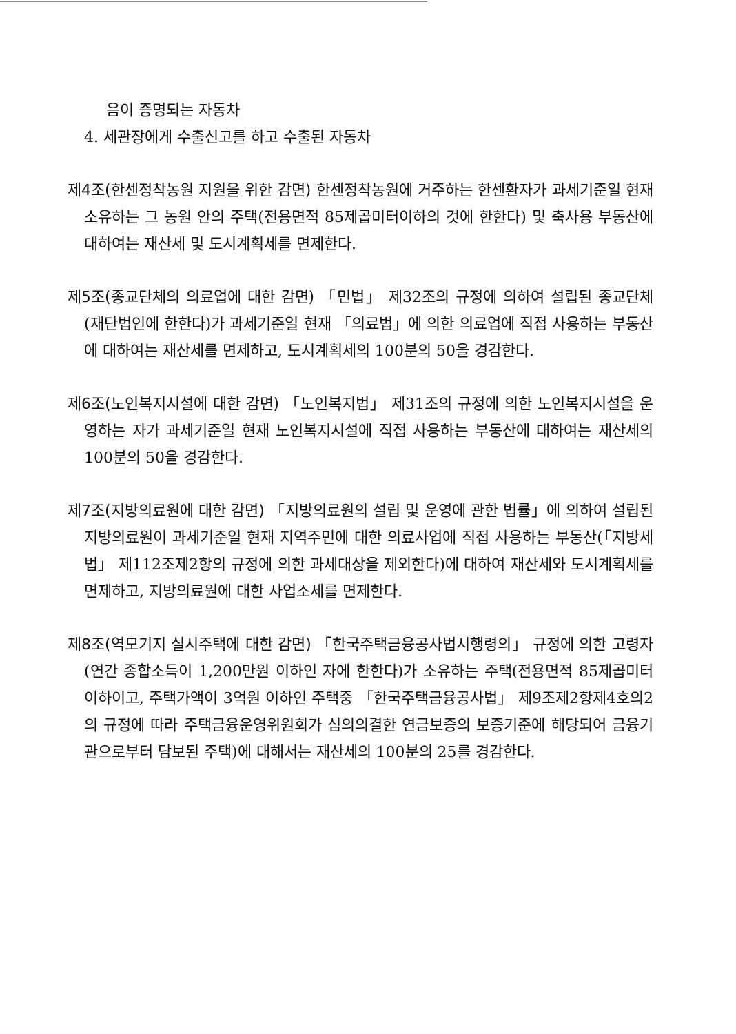음이 증명되는 자동차
4. 세관장에게 수출신고를 하고 수출된 자동차
제4조(한센정착농원 지원을 위한 감면) 한센정착농원에 거주하는 한센환자가 과세기준일 현재 소유하는 그 농원 안의 주택(전용면적 85제곱미터이하의 것에 한한다) 및 축사용 부동산에 대하여는 재산세 및 도시계획세를 면제한다.
제5조(종교단체의 의료업에 대한 감면) 「민법」 제32조의 규정에 의하여 설립된 종교단체(재단법인에 한한다)가 과세기준일 현재 「의료법」에 의한 의료업에 직접 사용하는 부동산에 대하여는 재산세를 면제하고, 도시계획세의 100분의 50을 경감한다.
제6조(노인복지시설에 대한 감면) 「노인복지법」 제31조의 규정에 의한 노인복지시설을 운영하는 자가 과세기준일 현재 노인복지시설에 직접 사용하는 부동산에 대하여는 재산세의 100분의 50을 경감한다.
제7조(지방의료원에 대한 감면) 「지방의료원의 설립 및 운영에 관한 법률」에 의하여 설립된 지방의료원이 과세기준일 현재 지역주민에 대한 의료사업에 직접 사용하는 부동산(「지방세법」 제112조제2항의 규정에 의한 과세대상을 제외한다)에 대하여 재산세와 도시계획세를 면제하고, 지방의료원에 대한 사업소세를 면제한다.
제8조(역모기지 실시주택에 대한 감면) 「한국주택금융공사법시행령의」 규정에 의한 고령자(연간 종합소득이 1,200만원 이하인 자에 한한다)가 소유하는 주택(전용면적 85제곱미터 이하이고, 주택가액이 3억원 이하인 주택중 「한국주택금융공사법」 제9조제2항제4호의2의 규정에 따라 주택금융운영위원회가 심의의결한 연금보증의 보증기준에 해당되어 금융기관으로부터 담보된 주택)에 대해서는 재산세의 100분의 25를 경감한다.